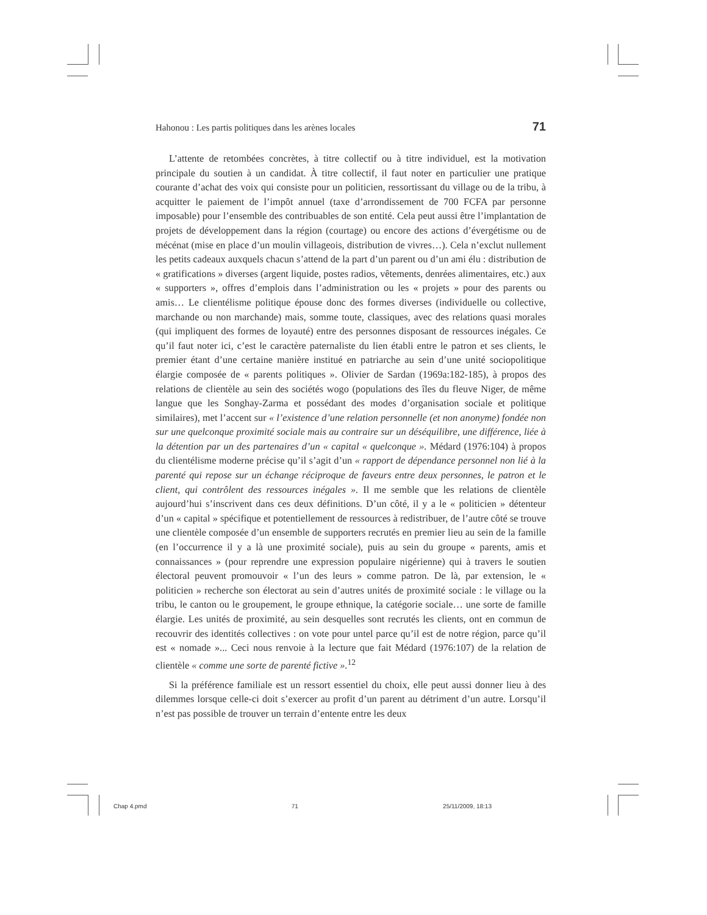Hahonou : Les partis politiques dans les arènes locales 71
L’attente de retombées concrètes, à titre collectif ou à titre individuel, est la motivation principale du soutien à un candidat. À titre collectif, il faut noter en particulier une pratique courante d’achat des voix qui consiste pour un politicien, ressortissant du village ou de la tribu, à acquitter le paiement de l’impôt annuel (taxe d’arrondissement de 700 FCFA par personne imposable) pour l’ensemble des contribuables de son entité. Cela peut aussi être l’implantation de projets de développement dans la région (courtage) ou encore des actions d’évergétisme ou de mécénat (mise en place d’un moulin villageois, distribution de vivres…). Cela n’exclut nullement les petits cadeaux auxquels chacun s’attend de la part d’un parent ou d’un ami élu : distribution de « gratifications » diverses (argent liquide, postes radios, vêtements, denrées alimentaires, etc.) aux « supporters », offres d’emplois dans l’administration ou les « projets » pour des parents ou amis… Le clientélisme politique épouse donc des formes diverses (individuelle ou collective, marchande ou non marchande) mais, somme toute, classiques, avec des relations quasi morales (qui impliquent des formes de loyauté) entre des personnes disposant de ressources inégales. Ce qu’il faut noter ici, c’est le caractère paternaliste du lien établi entre le patron et ses clients, le premier étant d’une certaine manière institué en patriarche au sein d’une unité sociopolitique élargie composée de « parents politiques ». Olivier de Sardan (1969a:182-185), à propos des relations de clientèle au sein des sociétés wogo (populations des îles du fleuve Niger, de même langue que les Songhay-Zarma et possédant des modes d’organisation sociale et politique similaires), met l’accent sur « l’existence d’une relation personnelle (et non anonyme) fondée non sur une quelconque proximité sociale mais au contraire sur un déséquilibre, une différence, liée à la détention par un des partenaires d’un « capital « quelconque ». Médard (1976:104) à propos du clientélisme moderne précise qu’il s’agit d’un « rapport de dépendance personnel non lié à la parenté qui repose sur un échange réciproque de faveurs entre deux personnes, le patron et le client, qui contrôlent des ressources inégales ». Il me semble que les relations de clientèle aujourd’hui s’inscrivent dans ces deux définitions. D’un côté, il y a le « politicien » détenteur d’un « capital » spécifique et potentiellement de ressources à redistribuer, de l’autre côté se trouve une clientèle composée d’un ensemble de supporters recrutés en premier lieu au sein de la famille (en l’occurrence il y a là une proximité sociale), puis au sein du groupe « parents, amis et connaissances » (pour reprendre une expression populaire nigérienne) qui à travers le soutien électoral peuvent promouvoir « l’un des leurs » comme patron. De là, par extension, le « politicien » recherche son électorat au sein d’autres unités de proximité sociale : le village ou la tribu, le canton ou le groupement, le groupe ethnique, la catégorie sociale… une sorte de famille élargie. Les unités de proximité, au sein desquelles sont recrutés les clients, ont en commun de recouvrir des identités collectives : on vote pour untel parce qu’il est de notre région, parce qu’il est « nomade »... Ceci nous renvoie à la lecture que fait Médard (1976:107) de la relation de clientèle « comme une sorte de parenté fictive ».<sup>12</sup>
Si la préférence familiale est un ressort essentiel du choix, elle peut aussi donner lieu à des dilemmes lorsque celle-ci doit s’exercer au profit d’un parent au détriment d’un autre. Lorsqu’il n’est pas possible de trouver un terrain d’entente entre les deux
Chap 4.pmd 71 25/11/2009, 18:13